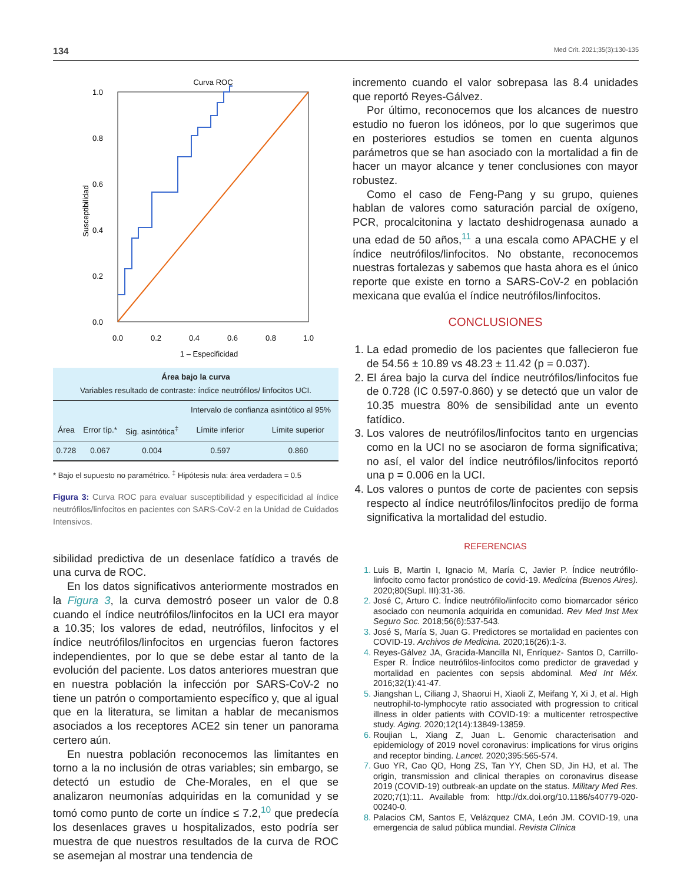134 Med Crit. 2021;35(3):130-135
Curva ROC
1.0
0.8
0.6
0.4
0.2
0.0
0.0
0.2
0.4
0.6
0.8
1.0
1 – Especificidad
Susceptibilidad
| Área bajo la curva Variables resultado de contraste: índice neutrófilos/ linfocitos UCI. | | | | |
| | | | Intervalo de confianza asintótico al 95% | |
| Área | Error típ.* | Sig. asintótica<sup>‡</sup> | Límite inferior | Límite superior |
| 0.728 | 0.067 | 0.004 | 0.597 | 0.860 |
* Bajo el supuesto no paramétrico. <sup>‡</sup> Hipótesis nula: área verdadera = 0.5
Figura 3: Curva ROC para evaluar susceptibilidad y especificidad al índice neutrófilos/linfocitos en pacientes con SARS-CoV-2 en la Unidad de Cuidados Intensivos.
sibilidad predictiva de un desenlace fatídico a través de una curva de ROC.
En los datos significativos anteriormente mostrados en la Figura 3, la curva demostró poseer un valor de 0.8 cuando el índice neutrófilos/linfocitos en la UCI era mayor a 10.35; los valores de edad, neutrófilos, linfocitos y el índice neutrófilos/linfocitos en urgencias fueron factores independientes, por lo que se debe estar al tanto de la evolución del paciente. Los datos anteriores muestran que en nuestra población la infección por SARS-CoV-2 no tiene un patrón o comportamiento específico y, que al igual que en la literatura, se limitan a hablar de mecanismos asociados a los receptores ACE2 sin tener un panorama certero aún.
En nuestra población reconocemos las limitantes en torno a la no inclusión de otras variables; sin embargo, se detectó un estudio de Che-Morales, en el que se analizaron neumonías adquiridas en la comunidad y se tomó como punto de corte un índice ≤ 7.2,<sup>10</sup> que predecía los desenlaces graves u hospitalizados, esto podría ser muestra de que nuestros resultados de la curva de ROC se asemejan al mostrar una tendencia de
incremento cuando el valor sobrepasa las 8.4 unidades que reportó Reyes-Gálvez.
Por último, reconocemos que los alcances de nuestro estudio no fueron los idóneos, por lo que sugerimos que en posteriores estudios se tomen en cuenta algunos parámetros que se han asociado con la mortalidad a fin de hacer un mayor alcance y tener conclusiones con mayor robustez.
Como el caso de Feng-Pang y su grupo, quienes hablan de valores como saturación parcial de oxígeno, PCR, procalcitonina y lactato deshidrogenasa aunado a una edad de 50 años,<sup>11</sup> a una escala como APACHE y el índice neutrófilos/linfocitos. No obstante, reconocemos nuestras fortalezas y sabemos que hasta ahora es el único reporte que existe en torno a SARS-CoV-2 en población mexicana que evalúa el índice neutrófilos/linfocitos.
CONCLUSIONES
La edad promedio de los pacientes que fallecieron fue de 54.56 ± 10.89 vs 48.23 ± 11.42 (p = 0.037).
El área bajo la curva del índice neutrófilos/linfocitos fue de 0.728 (IC 0.597-0.860) y se detectó que un valor de 10.35 muestra 80% de sensibilidad ante un evento fatídico.
Los valores de neutrófilos/linfocitos tanto en urgencias como en la UCI no se asociaron de forma significativa; no así, el valor del índice neutrófilos/linfocitos reportó una p = 0.006 en la UCI.
Los valores o puntos de corte de pacientes con sepsis respecto al índice neutrófilos/linfocitos predijo de forma significativa la mortalidad del estudio.
REFERENCIAS
Luis B, Martin I, Ignacio M, María C, Javier P. Índice neutrófilo-linfocito como factor pronóstico de covid-19. Medicina (Buenos Aires). 2020;80(Supl. III):31-36.
José C, Arturo C. Índice neutrófilo/linfocito como biomarcador sérico asociado con neumonía adquirida en comunidad. Rev Med Inst Mex Seguro Soc. 2018;56(6):537-543.
José S, María S, Juan G. Predictores se mortalidad en pacientes con COVID-19. Archivos de Medicina. 2020;16(26):1-3.
Reyes-Gálvez JA, Gracida-Mancilla NI, Enríquez- Santos D, Carrillo-Esper R. Índice neutrófilos-linfocitos como predictor de gravedad y mortalidad en pacientes con sepsis abdominal. Med Int Méx. 2016;32(1):41-47.
Jiangshan L, Ciliang J, Shaorui H, Xiaoli Z, Meifang Y, Xi J, et al. High neutrophil-to-lymphocyte ratio associated with progression to critical illness in older patients with COVID-19: a multicenter retrospective study. Aging. 2020;12(14):13849-13859.
Roujian L, Xiang Z, Juan L. Genomic characterisation and epidemiology of 2019 novel coronavirus: implications for virus origins and receptor binding. Lancet. 2020;395:565-574.
Guo YR, Cao QD, Hong ZS, Tan YY, Chen SD, Jin HJ, et al. The origin, transmission and clinical therapies on coronavirus disease 2019 (COVID-19) outbreak-an update on the status. Military Med Res. 2020;7(1):11. Available from: http://dx.doi.org/10.1186/s40779-020-00240-0.
Palacios CM, Santos E, Velázquez CMA, León JM. COVID-19, una emergencia de salud pública mundial. Revista Clínica